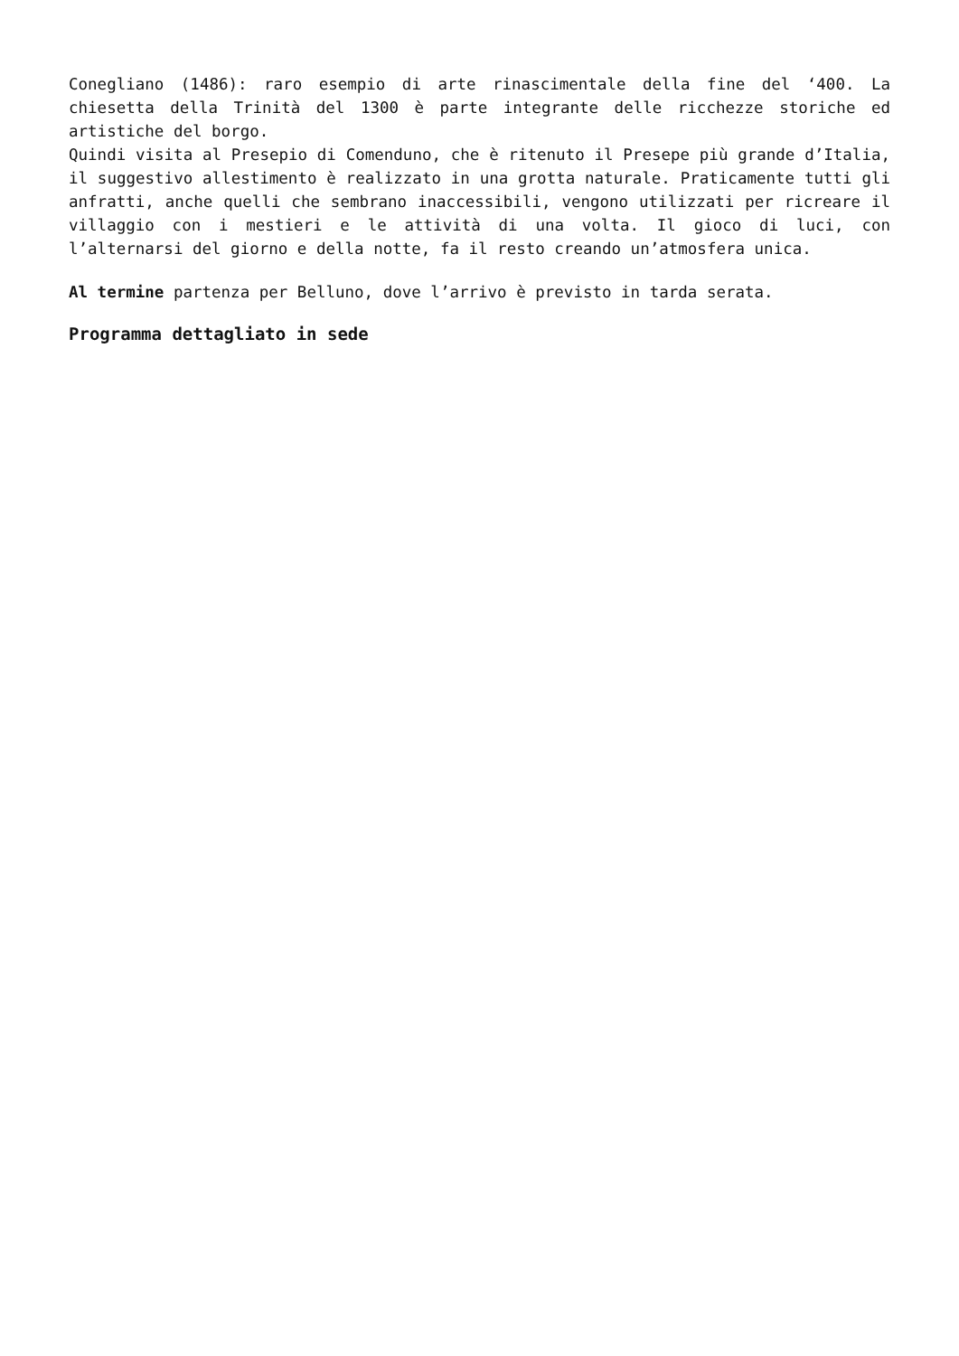Conegliano (1486): raro esempio di arte rinascimentale della fine del ‘400. La chiesetta della Trinità del 1300 è parte integrante delle ricchezze storiche ed artistiche del borgo.
Quindi visita al Presepio di Comenduno, che è ritenuto il Presepe più grande d’Italia, il suggestivo allestimento è realizzato in una grotta naturale. Praticamente tutti gli anfratti, anche quelli che sembrano inaccessibili, vengono utilizzati per ricreare il villaggio con i mestieri e le attività di una volta. Il gioco di luci, con l’alternarsi del giorno e della notte, fa il resto creando un’atmosfera unica.
Al termine partenza per Belluno, dove l’arrivo è previsto in tarda serata.
Programma dettagliato in sede